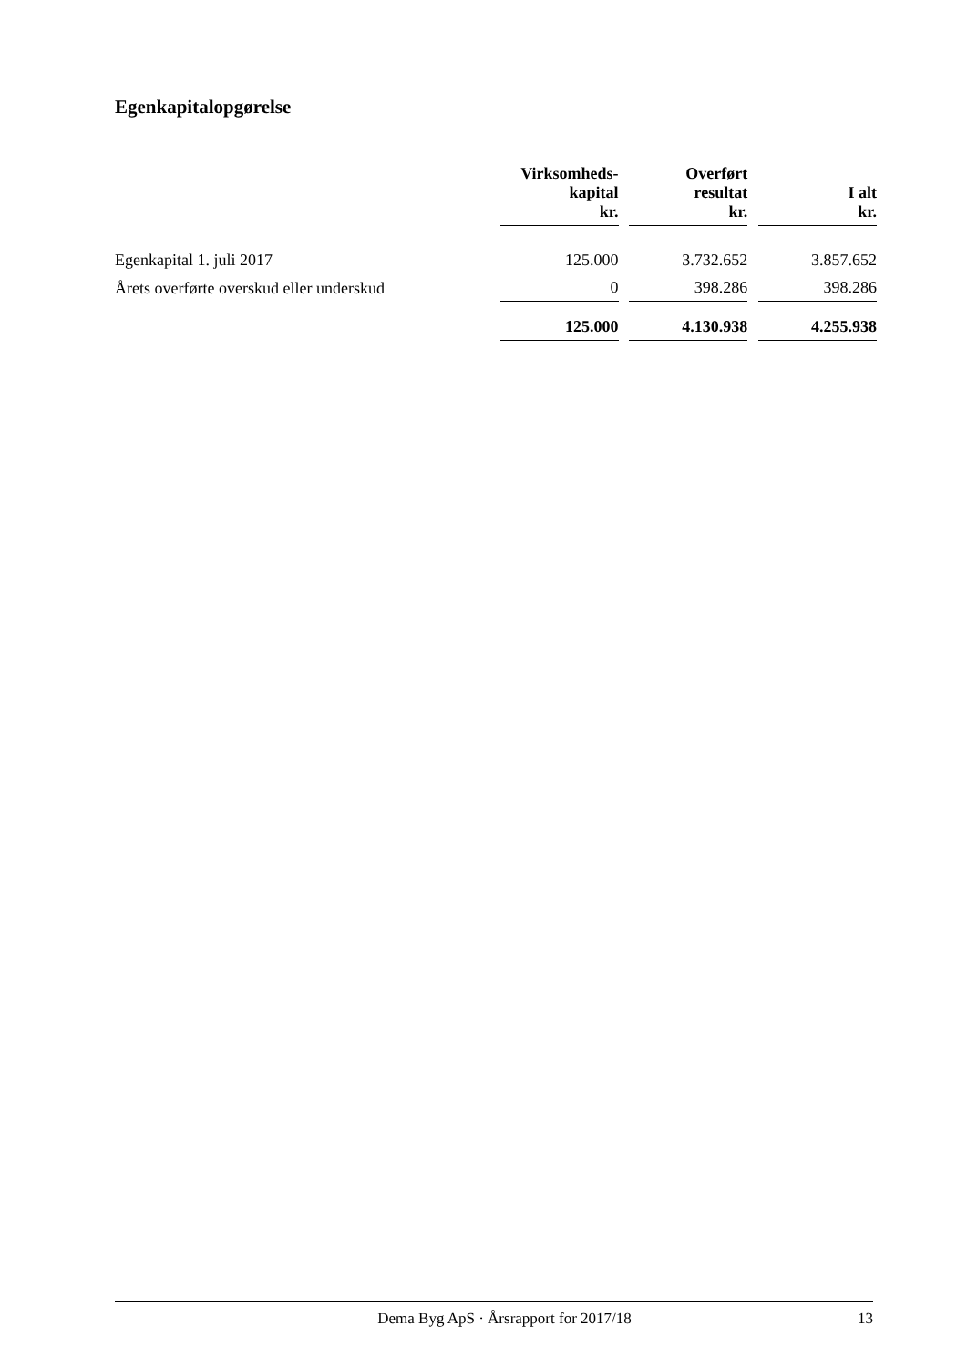Egenkapitalopgørelse
| | Virksomheds- kapital kr. | | Overført resultat kr. | | I alt kr. |
| --- | --- | --- | --- | --- | --- |
| Egenkapital 1. juli 2017 | 125.000 | | 3.732.652 | | 3.857.652 |
| Årets overførte overskud eller underskud | 0 | | 398.286 | | 398.286 |
| | 125.000 | | 4.130.938 | | 4.255.938 |
Dema Byg ApS · Årsrapport for 2017/18 13